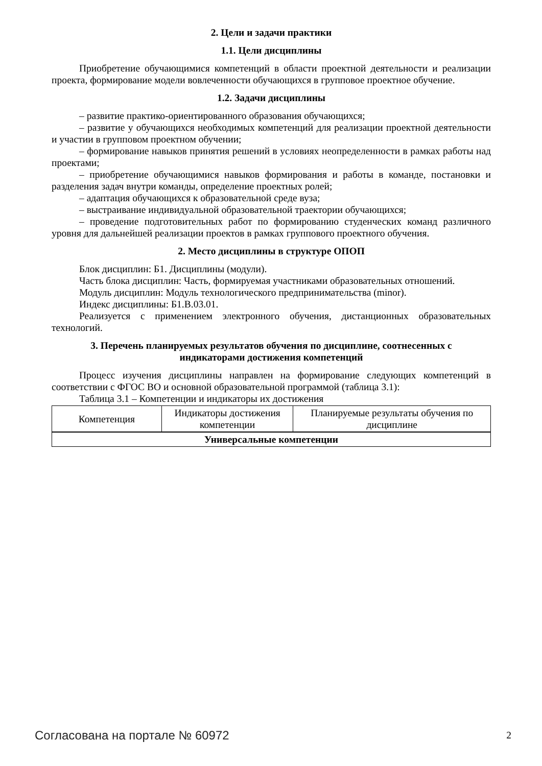2. Цели и задачи практики
1.1. Цели дисциплины
Приобретение обучающимися компетенций в области проектной деятельности и реализации проекта, формирование модели вовлеченности обучающихся в групповое проектное обучение.
1.2. Задачи дисциплины
– развитие практико-ориентированного образования обучающихся;
– развитие у обучающихся необходимых компетенций для реализации проектной деятельности и участии в групповом проектном обучении;
– формирование навыков принятия решений в условиях неопределенности в рамках работы над проектами;
– приобретение обучающимися навыков формирования и работы в команде, постановки и разделения задач внутри команды, определение проектных ролей;
– адаптация обучающихся к образовательной среде вуза;
– выстраивание индивидуальной образовательной траектории обучающихся;
– проведение подготовительных работ по формированию студенческих команд различного уровня для дальнейшей реализации проектов в рамках группового проектного обучения.
2. Место дисциплины в структуре ОПОП
Блок дисциплин: Б1. Дисциплины (модули).
Часть блока дисциплин: Часть, формируемая участниками образовательных отношений.
Модуль дисциплин: Модуль технологического предпринимательства (minor).
Индекс дисциплины: Б1.В.03.01.
Реализуется с применением электронного обучения, дистанционных образовательных технологий.
3. Перечень планируемых результатов обучения по дисциплине, соотнесенных с
индикаторами достижения компетенций
Процесс изучения дисциплины направлен на формирование следующих компетенций в соответствии с ФГОС ВО и основной образовательной программой (таблица 3.1):
Таблица 3.1 – Компетенции и индикаторы их достижения
| Компетенция | Индикаторы достижения компетенции | Планируемые результаты обучения по дисциплине |
| --- | --- | --- |
| Универсальные компетенции | | |
Согласована на портале № 60972 2